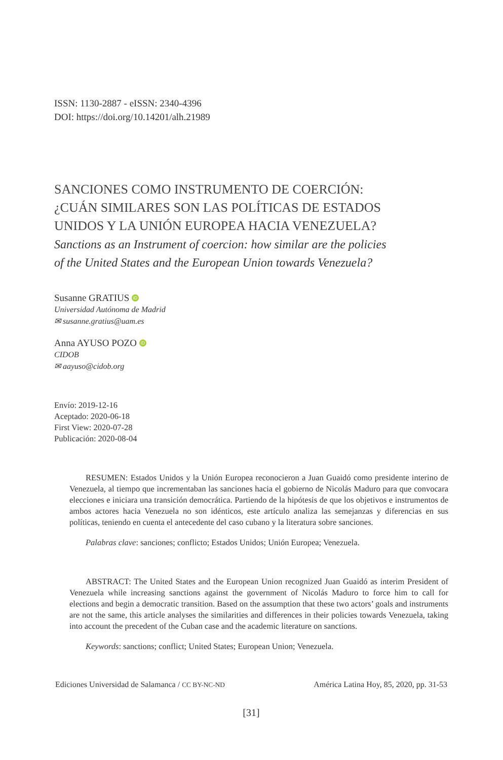ISSN: 1130-2887 - eISSN: 2340-4396
DOI: https://doi.org/10.14201/alh.21989
SANCIONES COMO INSTRUMENTO DE COERCIÓN:
¿CUÁN SIMILARES SON LAS POLÍTICAS DE ESTADOS
UNIDOS Y LA UNIÓN EUROPEA HACIA VENEZUELA?
Sanctions as an Instrument of coercion: how similar are the policies
of the United States and the European Union towards Venezuela?
Susanne GRATIUS iD
Universidad Autónoma de Madrid
✉ susanne.gratius@uam.es
Anna AYUSO POZO iD
CIDOB
✉ aayuso@cidob.org
Envío: 2019-12-16
Aceptado: 2020-06-18
First View: 2020-07-28
Publicación: 2020-08-04
RESUMEN: Estados Unidos y la Unión Europea reconocieron a Juan Guaidó como presidente interino de Venezuela, al tiempo que incrementaban las sanciones hacia el gobierno de Nicolás Maduro para que convocara elecciones e iniciara una transición democrática. Partiendo de la hipótesis de que los objetivos e instrumentos de ambos actores hacia Venezuela no son idénticos, este artículo analiza las semejanzas y diferencias en sus políticas, teniendo en cuenta el antecedente del caso cubano y la literatura sobre sanciones.
Palabras clave: sanciones; conflicto; Estados Unidos; Unión Europea; Venezuela.
ABSTRACT: The United States and the European Union recognized Juan Guaidó as interim President of Venezuela while increasing sanctions against the government of Nicolás Maduro to force him to call for elections and begin a democratic transition. Based on the assumption that these two actors’ goals and instruments are not the same, this article analyses the similarities and differences in their policies towards Venezuela, taking into account the precedent of the Cuban case and the academic literature on sanctions.
Keywords: sanctions; conflict; United States; European Union; Venezuela.
Ediciones Universidad de Salamanca / CC BY-NC-ND América Latina Hoy, 85, 2020, pp. 31-53
[31]